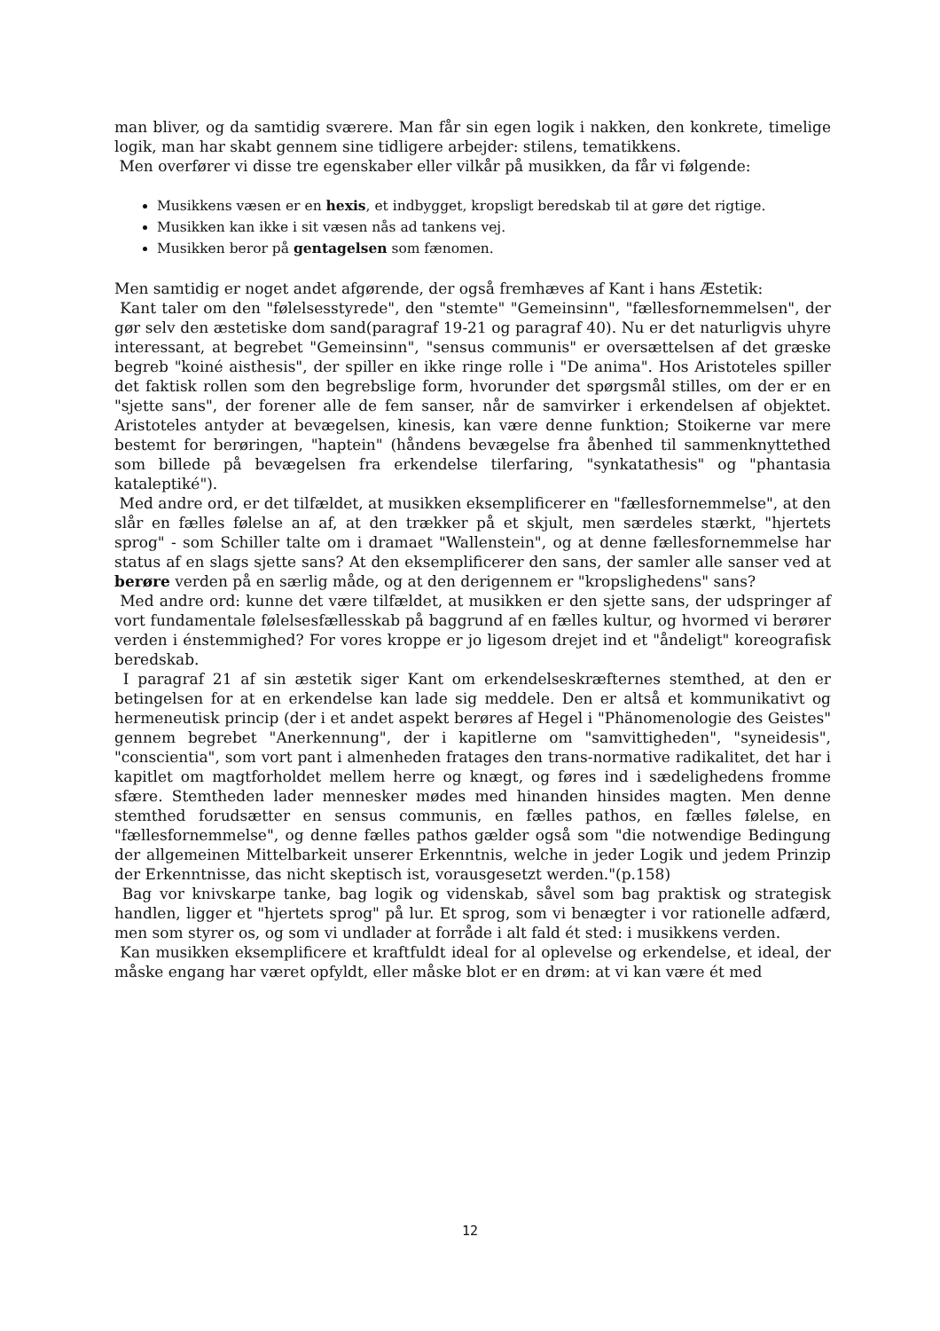man bliver, og da samtidig sværere. Man får sin egen logik i nakken, den konkrete, timelige logik, man har skabt gennem sine tidligere arbejder: stilens, tematikkens.
Men overfører vi disse tre egenskaber eller vilkår på musikken, da får vi følgende:
Musikkens væsen er en hexis, et indbygget, kropsligt beredskab til at gøre det rigtige.
Musikken kan ikke i sit væsen nås ad tankens vej.
Musikken beror på gentagelsen som fænomen.
Men samtidig er noget andet afgørende, der også fremhæves af Kant i hans Æstetik:
Kant taler om den "følelsesstyrede", den "stemte" "Gemeinsinn", "fællesfornemmelsen", der gør selv den æstetiske dom sand(paragraf 19-21 og paragraf 40). Nu er det naturligvis uhyre interessant, at begrebet "Gemeinsinn", "sensus communis" er oversættelsen af det græske begreb "koiné aisthesis", der spiller en ikke ringe rolle i "De anima". Hos Aristoteles spiller det faktisk rollen som den begrebslige form, hvorunder det spørgsmål stilles, om der er en "sjette sans", der forener alle de fem sanser, når de samvirker i erkendelsen af objektet. Aristoteles antyder at bevægelsen, kinesis, kan være denne funktion; Stoikerne var mere bestemt for berøringen, "haptein" (håndens bevægelse fra åbenhed til sammenknyttethed som billede på bevægelsen fra erkendelse tilerfaring, "synkatathesis" og "phantasia kataleptiké").
Med andre ord, er det tilfældet, at musikken eksemplificerer en "fællesfornemmelse", at den slår en fælles følelse an af, at den trækker på et skjult, men særdeles stærkt, "hjertets sprog" - som Schiller talte om i dramaet "Wallenstein", og at denne fællesfornemmelse har status af en slags sjette sans? At den eksemplificerer den sans, der samler alle sanser ved at berøre verden på en særlig måde, og at den derigennem er "kropslighedens" sans?
Med andre ord: kunne det være tilfældet, at musikken er den sjette sans, der udspringer af vort fundamentale følelsesfællesskab på baggrund af en fælles kultur, og hvormed vi berører verden i énstemmighed? For vores kroppe er jo ligesom drejet ind et "åndeligt" koreografisk beredskab.
I paragraf 21 af sin æstetik siger Kant om erkendelseskræfternes stemthed, at den er betingelsen for at en erkendelse kan lade sig meddele. Den er altså et kommunikativt og hermeneutisk princip (der i et andet aspekt berøres af Hegel i "Phänomenologie des Geistes" gennem begrebet "Anerkennung", der i kapitlerne om "samvittigheden", "syneidesis", "conscientia", som vort pant i almenheden fratages den trans-normative radikalitet, det har i kapitlet om magtforholdet mellem herre og knægt, og føres ind i sædelighedens fromme sfære. Stemtheden lader mennesker mødes med hinanden hinsides magten. Men denne stemthed forudsætter en sensus communis, en fælles pathos, en fælles følelse, en "fællesfornemmelse", og denne fælles pathos gælder også som "die notwendige Bedingung der allgemeinen Mittelbarkeit unserer Erkenntnis, welche in jeder Logik und jedem Prinzip der Erkenntnisse, das nicht skeptisch ist, vorausgesetzt werden."(p.158)
Bag vor knivskarpe tanke, bag logik og videnskab, såvel som bag praktisk og strategisk handlen, ligger et "hjertets sprog" på lur. Et sprog, som vi benægter i vor rationelle adfærd, men som styrer os, og som vi undlader at forråde i alt fald ét sted: i musikkens verden.
Kan musikken eksemplificere et kraftfuldt ideal for al oplevelse og erkendelse, et ideal, der måske engang har været opfyldt, eller måske blot er en drøm: at vi kan være ét med
12